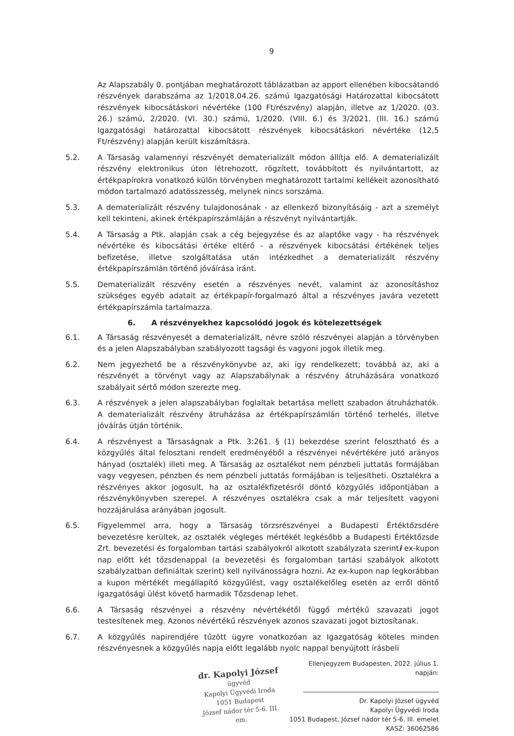9
Az Alapszabály 0. pontjában meghatározott táblázatban az apport ellenében kibocsátandó részvények darabszáma az 1/2018.04.26. számú Igazgatósági Határozattal kibocsátott részvények kibocsátáskori névértéke (100 Ft/részvény) alapján, illetve az 1/2020. (03. 26.) számú, 2/2020. (VI. 30.) számú, 1/2020. (VIII. 6.) és 3/2021. (III. 16.) számú Igazgatósági határozattal kibocsátott részvények kibocsátáskori névértéke (12,5 Ft/részvény) alapján került kiszámításra.
5.2. A Társaság valamennyi részvényét dematerializált módon állítja elő. A dematerializált részvény elektronikus úton létrehozott, rögzített, továbbított és nyilvántartott, az értékpapírokra vonatkozó külön törvényben meghatározott tartalmi kellékeit azonosítható módon tartalmazó adatösszesség, melynek nincs sorszáma.
5.3. A dematerializált részvény tulajdonosának - az ellenkező bizonyításáig - azt a személyt kell tekinteni, akinek értékpapírszámláján a részvényt nyilvántartják.
5.4. A Társaság a Ptk. alapján csak a cég bejegyzése és az alaptőke vagy - ha részvények névértéke és kibocsátási értéke eltérő - a részvények kibocsátási értékének teljes befizetése, illetve szolgáltatása után intézkedhet a dematerializált részvény értékpapírszámlán történő jóváírása iránt.
5.5. Dematerializált részvény esetén a részvényes nevét, valamint az azonosításhoz szükséges egyéb adatait az értékpapír-forgalmazó által a részvényes javára vezetett értékpapírszámla tartalmazza.
6. A részvényekhez kapcsolódó jogok és kötelezettségek
6.1. A Társaság részvényesét a dematerializált, névre szóló részvényei alapján a törvényben és a jelen Alapszabályban szabályozott tagsági és vagyoni jogok illetik meg.
6.2. Nem jegyezhető be a részvénykönyvbe az, aki így rendelkezett; továbbá az, aki a részvényét a törvényt vagy az Alapszabálynak a részvény átruházására vonatkozó szabályait sértő módon szerezte meg.
6.3. A részvények a jelen alapszabályban foglaltak betartása mellett szabadon átruházhatók. A dematerializált részvény átruházása az értékpapírszámlán történő terhelés, illetve jóváírás útján történik.
6.4. A részvényest a Társaságnak a Ptk. 3:261. § (1) bekezdése szerint felosztható és a közgyűlés által felosztani rendelt eredményéből a részvényei névértékére jutó arányos hányad (osztalék) illeti meg. A Társaság az osztalékot nem pénzbeli juttatás formájában vagy vegyesen, pénzben és nem pénzbeli juttatás formájában is teljesítheti. Osztalékra a részvényes akkor jogosult, ha az osztalékfizetésről döntő közgyűlés időpontjában a részvénykönyvben szerepel. A részvényes osztalékra csak a már teljesített vagyoni hozzájárulása arányában jogosult.
6.5. Figyelemmel arra, hogy a Társaság törzsrészvényei a Budapesti Értéktőzsdére bevezetésre kerültek, az osztalék végleges mértékét legkésőbb a Budapesti Értéktőzsde Zrt. bevezetési és forgalomban tartási szabályokról alkotott szabályzata szerinti ex-kupon nap előtt két tőzsdenappal (a bevezetési és forgalomban tartási szabályok alkotott szabályzatban definiáltak szerint) kell nyilvánosságra hozni. Az ex-kupon nap legkorábban a kupon mértékét megállapító közgyűlést, vagy osztalékelőleg esetén az erről döntő igazgatósági ülést követő harmadik Tőzsdenap lehet.
6.6. A Társaság részvényei a részvény névértékétől függő mértékű szavazati jogot testesítenek meg. Azonos névértékű részvények azonos szavazati jogot biztosítanak.
6.7. A közgyűlés napirendjére tűzött ügyre vonatkozóan az Igazgatóság köteles minden részvényesnek a közgyűlés napja előtt legalább nyolc nappal benyújtott írásbeli
dr. Kapolyi József
ügyvéd
Kapolyi Ügyvédi Iroda
1051 Budapest
József nádor tér 5-6. III. em.
Ellenjegyzem Budapesten, 2022. július 1. napján:
Dr. Kapolyi József ügyvéd
Kapolyi Ügyvédi Iroda
1051 Budapest, József nádor tér 5-6. III. emelet
KASZ: 36062586